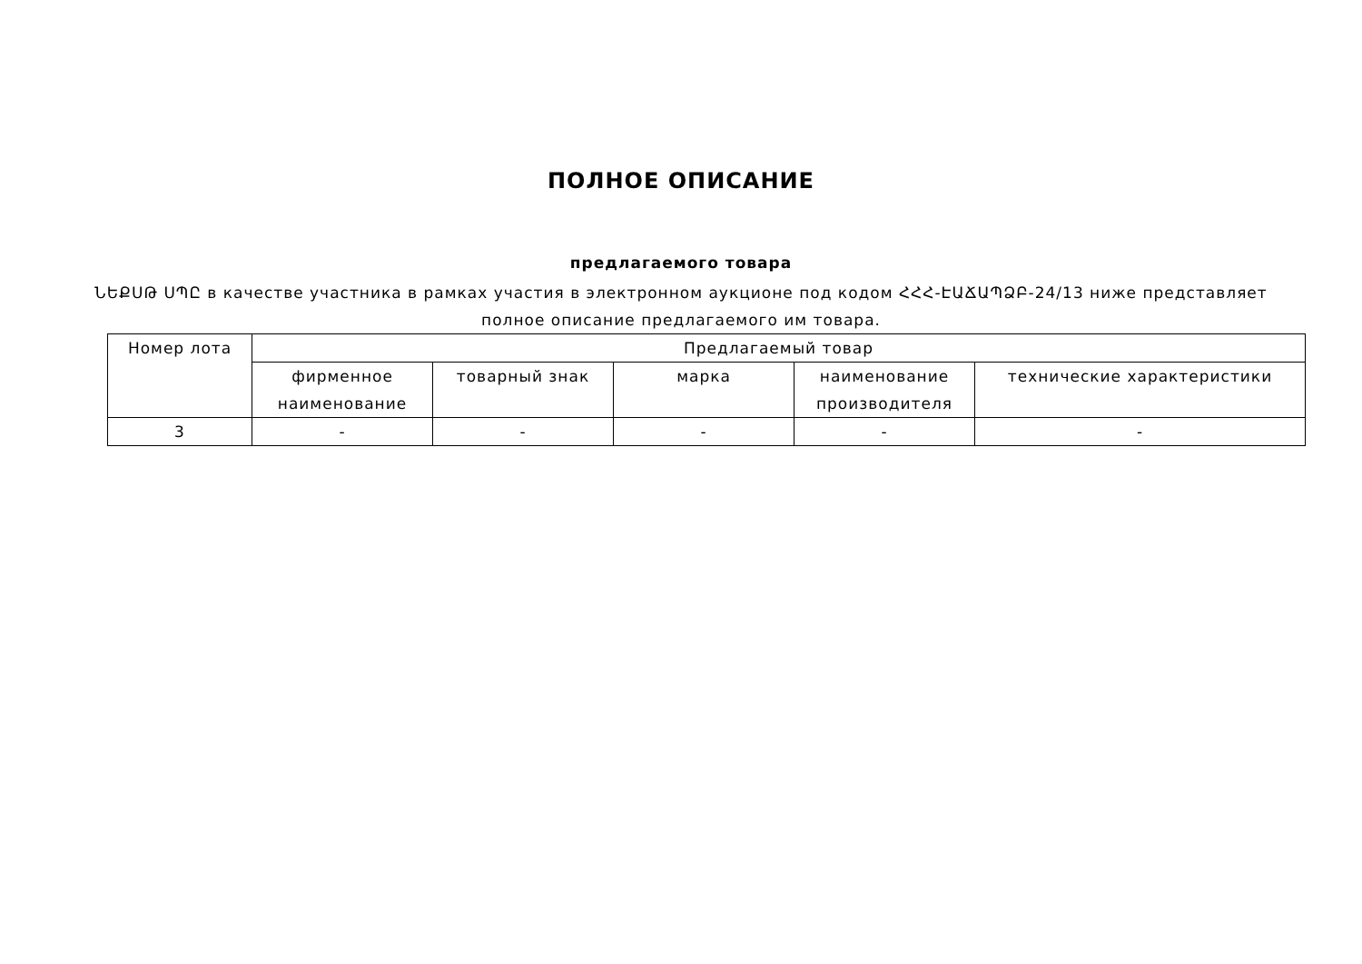ПОЛНОЕ ОПИСАНИЕ
предлагаемого товара
ՆԵՔՍԹ ՍՊԸ в качестве участника в рамках участия в электронном аукционе под кодом ՀՀՀ-ԷԱՃԱՊՁԲ-24/13 ниже представляет полное описание предлагаемого им товара.
| Номер лота | Предлагаемый товар | | | | |
| --- | --- | --- | --- | --- | --- |
| | фирменное наименование | товарный знак | марка | наименование производителя | технические характеристики |
| 3 | - | - | - | - | - |